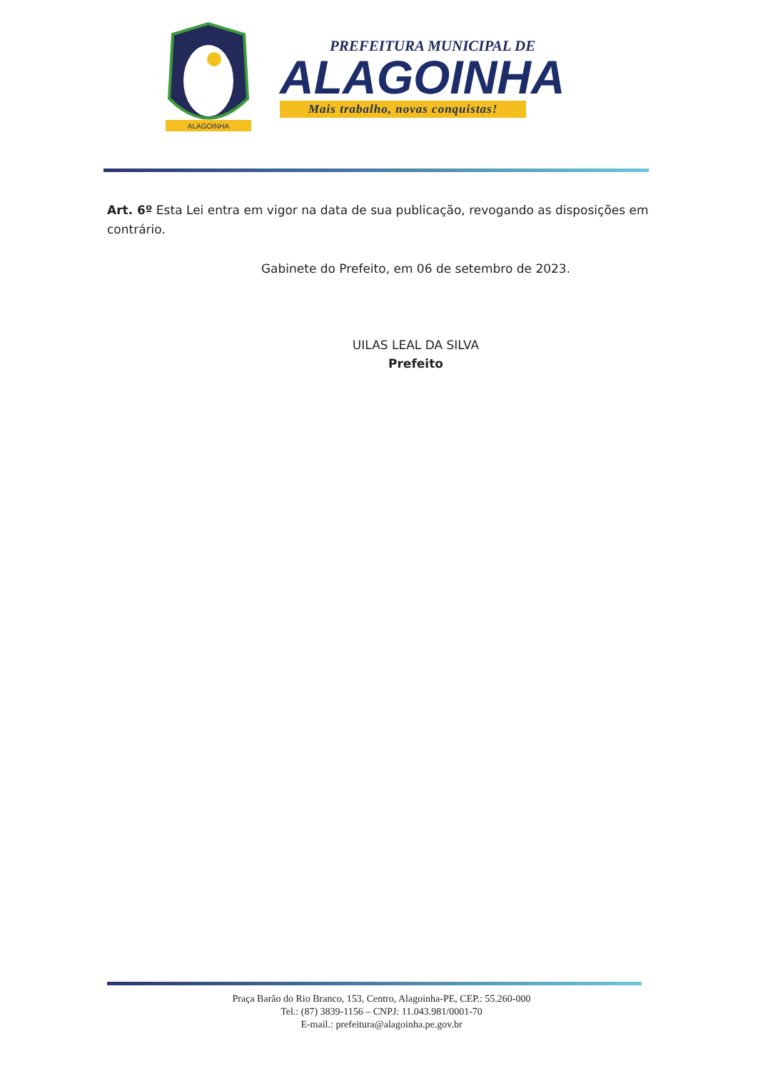ALAGOINHA
PREFEITURA MUNICIPAL DE
ALAGOINHA
Mais trabalho, novas conquistas!
Art. 6º Esta Lei entra em vigor na data de sua publicação, revogando as disposições em contrário.
Gabinete do Prefeito, em 06 de setembro de 2023.
UILAS LEAL DA SILVA
Prefeito
Praça Barão do Rio Branco, 153, Centro, Alagoinha-PE, CEP.: 55.260-000
Tel.: (87) 3839-1156 – CNPJ: 11.043.981/0001-70
E-mail.: prefeitura@alagoinha.pe.gov.br